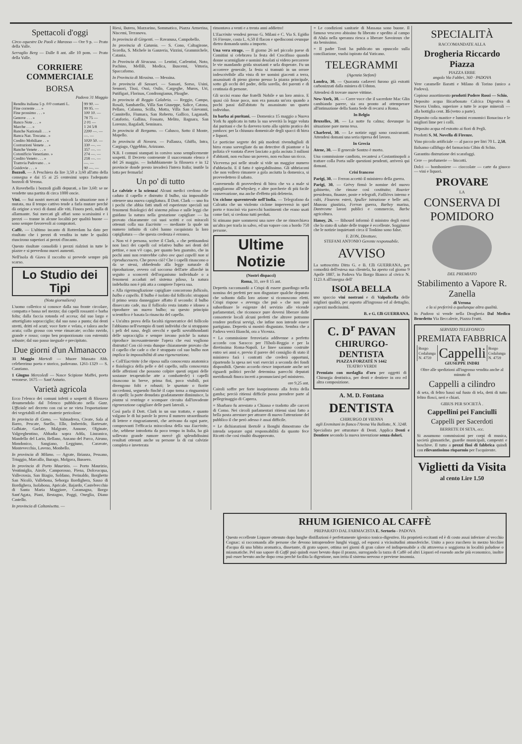Spettacoli d'oggi
Circo equestre De Paoli e Marasso — Ore 9 p. — Prato della Valle.
Serraglio Berg — Dalle 8 ant. alle 10 pom. — Prato della Valle.
CORRIERE COMMERCIALE
BORSA
Padova 31 Maggio
| Rendita italiana 5 p. 0/0 contanti L. | 99 90. — |
| Fine corrente . . . » | 99 95. — |
| Fine prossimo . . . » | 100 10. — |
| Genove . . . » | 78 75 — |
| Banco Note . . . » | 2 01 — |
| Marche . . . » | 1 24 5/8 |
| Banche Nazionali . . . » | 2200 —. — |
| Banca Naz. Toscana . » | —. — |
| Credito Mobiliare . . » | 1020 50. — |
| Costruzioni Venete . . » | 330 —. — |
| Banche Venete . . . » | 357 —. — |
| Cotonificio Veneziano. » | 274 —. — |
| Credito Veneto . . . » | 218 —. — |
| Tramvia Padovano . . » | —. — |
| Guidovie . . . » | 90 —. — |
Bozzoli. — A Peschiera da lire 3,50 a 3,60 all'atto della consegna e dai 15 ai 25 centesimi sopra l'adequato bozzoli di Verona.
A Roverbella i bozzoli gialli depurati, a lire 3,60: se ne vendette una partita di circa 1000 oncie.
Vini. — Sui nostri mercati vinicoli la situazione non è mutata, ma il tempo cattivo tende a farla mutare perchè dà origine a voci di danni alle viti. Finora però, nulla di allarmante. Sui mercati gli affari sono scarsissimi e i prezzi — tranne in alcune località per qualità buone — sono sempre favorevoli ai compratori.
Caffè. — L'ultimo incanto di Rotterdam ha dato per risultato che i prezzi di vendita in tutte le qualità riuscirono superiori ai prezzi d'incanto.
Questo risultate consolidò i prezzi rialzisti in tutte le piazze e si prevedono nuovi aumenti.
Nell'isola di Giava il raccolto si prevede sempre più scarso.
Lo Studio dei Tipi
(Nota giornaliera)
L'uomo collerico si conosce dalla sua fronte circolare, compatta e bassa nel mezzo; dai capelli rossastri e barba folta; dalla faccia rotonda ed accesa; dal suo largo e attortigliato sopracciglio; dal suo naso a punta; dai denti stretti, dritti ed acuti; voce forte e velata, e talora anche acuta; collo grosso con vene rimarcate; occhio ruvido, grande e rosso; corpo ben proporzionato con estremità robuste; dal suo passo ineguale e precipitato.
Due giorni d'un Almanacco
31 Maggio Martedì — Muore Mussato Abb. celeberrimo poeta e storico, padovano. 1261-1329 — S. Canziano.
1 Giugno Mercoledì — Nasce Scipione Maffei, poeta veronese. 1675 — Sant'Asturio.
Varietà agricola
Ecco l'elenco dei comuni infetti o sospetti di filossera desumendolo dal l'elenco pubblicato nella Gazz. Ufficiale nel decreto con cui se ne vieta l'esportazione dei vegetabili ed altre materie pericolose:
In provincia di Como. — Valmadrera, Civate, Sala al Barro, Pescate, Suello, Ello, Imberido, Bartesate, Galbiate, Garlate, Malgrate, Annone, Olginate, Valgreghentino, Abbadia sopra Adda, Linzanico, Mandello del Lario, Bellano, Anzano del Parco, Airuno, Mondonico, Sangiano, Leggiuno, Caravate, Montevecchia, Laveno, Monbello.
In provincia di Milano. — Agrate, Brianza, Pessano, Triuggio, Marcallo, Burago, Molgora, Bussero.
In provincia di Porto Maurizio. — Porto Maurizio, Ventimiglia, Airole, Camporosso, Piena, Dolceacqua, Vallecrosia, San Biagio, Soldano, Perinaldo, Borghetto San Nicolò, Vallebona, Seborga Bordighera, Sasso di Bordighera, Isolabona, Apricale, Bajardo, Castelvecchio di Santa Maria Maggiore, Caramagna, Borgo Sant'Agata, Piani, Bestagno, Poggi, Oneglia, Diano Castello.
In provincia di Caltanisetta. —
Riesi, Butera, Mazzarino, Sommatico, Piazza Armerina, Niscemi, Terranova.
In provincia di Girgenti. — Ravanusa, Campobello.
In provincia di Catania. — S. Cono, Caltagirone, Scordia, S. Michele in Ganzeria, Vizzini, Grammichele, Catania.
In Provincia di Siracusa. — Lentini, Carlentini, Noto, Pachino, Mellili, Modica, Buscemi, Vittoria, Spaccaforno.
In Provincia di Messina. — Messina.
In provincia di Sassari. — Sassari, Sorso, Usini, Sennori, Tissi, Ossi, Osilo, Cargeghe, Muros, Uri, Putifigari, Florinas, Condrongianus, Ploaghe.
In provincia di Reggio Calabria. — Reggio, Campo, Rosali, Sambatello, Villa San Giuseppe, Salice, Catona, Pellaro, Calanna, Scilla, Motta, Villa San Giovanni, Cannitello, Fiumara, San Roberto, Gallico, Laganadi, Cataforio, Gallina, Fossato, Melito, Bagnara, San Lorenzo, Bagaladi, Seminara.
In provincia di Bergamo. — Calusco, Sotto il Monte, Mapello.
In provincia di Novara. — Pallanza, Ghiffa, Intra, Cargiago, Oggebbio, Arizzano.
N.B. I comuni stampati in corsivo sono semplicemente sospetti. Il Decreto contenente il suaccennato elenco è del 26 maggio. — Indubbiamente la filossera e in 12 provincie donde presto invaderà l'intera Italia; inutile la lotta per fermarla!
Un po' di tutto
Le calvizie e la scienza! Alcuni medici credono che caduto il capello e distrutto il bulbo, sia impossibile ottenere una nuova capigliatura. Il Dott. Clark — uno fra i pochi che abbia fatti studi ed esperienze speciali sui fenomeni fisiologici del sistema piloso e sulle leggi che guidano la natura nella gestazione capigliare — ha provato chiaramente coi suoi scritti e coi miracoli ottenuti colla sua Eucrinite — mediante la quale un numero infinito di calvi hanno racquistata la loro capigliatura — che questa credenza è erronea.
« Non vi è persona, scrive il Clark, « che pettinandosi non lasci dei capelli col relativo bulbo nei denti del pettine, e non v'è capo, per quanto ben guarnito, che in pochi anni non resterebbe calvo ove quei capelli non si riproducessero. Che prova ciò? Che i capelli rinascono o da se stessi, obbedendo alla legge naturale di riproduzione, ovvero col soccorso dell'arte allorchè in seguito a sconcerti dell'organismo individuale o a fenomeni accaduti nel sistema piloso, la natura indebolita non è più atta a compiere l'opera sua.
« Alla rigermogliazione capigliare concorrono follicolo, bulbo e capello. Il bulbo è isolato dal follicolo: strappasi il primo senza danneggiare affatto il secondo: il bulbo disseccato cade, ma il follicolo resta intatto e idoneo a riprodurre un nuovo bulbo; su questo principio scientifico è basata la rinascita del capello.
« Un'altra prova della facoltà rigeneratrice del follicolo l'abbiamo nell'esempio di tanti individui che si strappano i peli del naso, degli orecchi e quelli sovrabbondanti delle sopracciglia e sempre invano poichè la natura riproduce incessantemente l'opera che essi vogliono distrutta! Con ciò resta dunque chiaramente provato che il capello che cade o che è strappato col suo bulbo non implica la impossibilità di una rigenerazione.
« Coll'Eucrinite (che riposa sulla conoscenza anatomica e fisiologica della pelle e del capello, sulla conoscenza delle affezioni che possono colpire questi organi delle sostanze terapeutiche atte a combatterle) i capelli rinascono in breve, prima fini, poco visibili, poi divengono folti e robusti; le spuntate o fiorite succedonsi, seguendo finchè il capo torna a ringuarnirsi di capelli: la parte denudata gradatamente diminuisce, la piazza si restringe e scompare circuita dall'invadente rigenerazione capigliare delle parti laterali. »
Così parla il Dott. Clark in un suo trattato, e quanto valgano le di lui parole lo prova il numero straordinario di lettere e ringraziamenti, che arrivano da ogni parte, comprovanti l'efficacia miracolosa della sua Eucrinite, che, sebbene introdotta da poco tempo in Italia, ha già sollevato grande rumore mercè gli splendidissimi resultati ottenuti anche su persone la di cui calvizie completa e inveterata
rimontava a venti e a trenta anni addietro!
L'Eucrinite vendesi presso G. Milani e C. Via S. Egidio 16 Firenze, costa L. 6,50 il flacon e spedisconsi ovunque dietro domanda unita a importo.
Una vera strage. — Il giorno 26 nel piccolo paese di Comitini si celebrava la festa del Crocifisso quando donne scarmigliate e uomini desolati si videro percorrere le vie mandando grida strazianti e urla disperate. Fu un accorrere generale, la festa si tramutò in un orrore indescrivibile alla vista di tre uomini giacenti a terra, assassinati di pieno giorno presso la piazza principale, sotto gli occhi del padre, della sorella, dei parenti e di centinaia di persone.
Gli uccisi erano due fratelli Nobile e un loro amico. E quasi ciò fosse poco, non era passata un'ora quando a pochi passi dall'abitato fu assassinato un quarto individuo.
In barba ai puritani. — Domenica 15 maggio a Nuova York fu applicata in tutta la sua severità la legge voluta dai puritani e che fa davvero torto allo spirito pratico dei yankees: per la chiusura domenicale degli spacci di birra e liquori.
Le porticine segrete dei più modesti rivenduglioli di birra erano sorvegliate da un detective di piantone e la polizia s'è vantata d'aver lasciato a gola asciuta 3 milioni d'abitanti, non escluso un povero, non escluso un ricco.
Viceversa poi nelle strade si vide un maggior numero d'ubbriachi. E il fatto è spiegabilissimo. Gli ubbriaconi che non vollero rimanere a gola asciutta la domenica, si provvedettero il sabato.
Convenendo di provvedersi di birra che va a male si appigliarono all'whyskey, e altre porcherie di più facile conservazione, ma anche d'effetto più deleterio.
Un ciclone spaventevole nell'India. — Telegrafano da Calcutta che un violento ciclone imperversò in quel porto e trascinò via parecchi bastimenti che erano usati come fari; si credono tutti perduti.
Si stimano pure sommersi una nave che ne rimorchiava un'altra per trarla in salvo, ed un vapore con a bordo 750 persone.
Ultime Notizie
(Nostri dispacci)
Roma, 31, ore 8 15 ant.
Depretis raccomandò a Crispi di essere guardingo nella nomina dei prefetti per non disgustare qualche deputato che soltanto dalla loro azione si riconoscono eletti. Crispi rispose « avvenga che può » che non può subordinare le esigenze del servizio alle vicende parlamentari, che riconosce pure doversi liberare dalle consorterie locali alcuni prefetti che altrove potranno rendere proficui servigi, che infine non intende essere partigiano. Depretis si mostrò disgustato. Sembra che a Padova verrà Bianchi, ora a Vicenza.
= La commissione ferroviaria addivenne a perfetto accordo con Saracco per l'Eboli-Reggio e per la diretissima Roma-Napoli. Le linee saranno costruite entro sei anni e, previo il parere del consiglio di stato il ministero farà i contratti che crederà opportuni, ripartendo la spesa nei vari esercizi a seconda dei fondi disponibili. Questo accordo riesce importante anche nei riguardi politici perchè determina parecchi deputati meridionali finora incerti a pronunciarsi pel ministero.
ore 9,25 ant.
Cairoli soffre per forte inasprimento alla ferita della gamba; perciò ritiensi difficile possa prendere parte al pellegrinaggio di Caprera.
= Sbarbaro fu arrestato a Chiasso e tradotto alle carceri di Como. Nei circoli parlamentari ritiensi siasi fatto a bella posta arrestare per attrarre di nuovo l'attenzione del pubblico il che però adesso è assai difficile.
= Le dichiarazioni Bertolè a Bonghi dimostrano che intenda separare ogni responsabilità da quanto fece Ricotti che così risultò disapprovato.
= Le condizioni sanitarie di Massaua sono buone. Il famoso vescovo abissino fu liberato e spedito al campo di Alula nella speranza riesca a liberare Savoiroux che sta benissimo.
= Il padre Tosti ha publicato un opuscolo sulla conciliazione, vuolsi ispirato dal Vaticano.
TELEGRAMMI
(Agenzia Stefani)
Londra, 30. — Quaranta cadaveri furono già estratti carbonizzati dalla miniera di Udston.
Attendesi di trovare nuove vittime.
New-York, 30. — Corre voce che il sacerdote Mac Glin cambiando parere, sia ora pronto ad ottemperare all'intimazione della Santa Sede di recarsi a Roma.
In Belgio
Bruxelles, 30. — La notte fu calma; dovunque la situazione pare meno tesa.
Charleroi, 30. — Le notizie oggi sono rassicuranti. Attendesi domani una seria ripresa del lavoro.
In Grecia
Atene, 30. — Il generale Sontzo è morto.
Una commissione candiota, recantesi a Costantinopoli a trattare colla Porta sulle questioni pendenti, arriverà qui domani.
Crisi francese
Parigi, 30. — Ferron accettò il ministero della guerra.
Parigi, 30. — Grèvy firmò le nomine del nuovo gabinetto, che rimase così costituito; Rouvier presidenza, finanze, poste e telegrafi, Fallières interno e culti, Flourens esteri, Spuller istruzione e belle arti, Mazeau giustizia, Ferron guerra, Barbey marina, Dantresme lavori publici e commercio, Barbe agricoltura.
Hanoy, 26. — Bihourd informò il ministro degli esteri che lo stato di salute delle truppe è eccellente. Soggiunse che le notizie inquietanti circa il Tonkino sono false.
F. ZON, Direttore.
STEFANI ANTONIO Gerente responsabile.
AVVISO
La sottoscritta Ditta G. e B. f.lli GUERRANA, per comodità dell'estesa sua clientela, ha aperto col giorno 9 Aprile 1887, in Padova Via Borgo Bianco al civico N. 1123 A all'insegna dell'
ISOLA BELLA
uno spaccio vini nostrani e di Valpolicella delle migliori qualità, per asporto all'ingrosso ed al dettaglio, a prezzi modicissimi.
B. e G. f.lli GUERRANA.
C. D<sup>r</sup> PAVAN
CHIRURGO-DENTISTA
PIAZZA FORZATÈ N 1442
TEATRO VERDI
Premiato con medaglia d'oro per oggetti di Chirurgia dentistica, per denti e dentiere in oro ed altra composizione.
A. M. D. Fontana
DENTISTA
CHIRURGO DI VIENNA
agli Eremitani in fianco l'Arena Via Ballotte, N. 3248.
Specialista per otturature di Denti. Applica Denti e Dentiere secondo la nuova invenzione senza dolori.
SPECIALITÀ
RACCOMANDATE ALLA
Drogheria Riccardo Piazza
PIAZZA ERBE
angolo Via Fabbri, 360 · PADOVA
Vere caramelle Baratti e Milano di Torino (unico a Padova).
Copioso assortimento prodotti Podere Rossi — Schio.
Deposito acqua Bicarbonato Calcica Digestiva di Nocera Umbra, superiore a tutte le acque minerali — alla bottiglia cent. 35 (vetro a parte).
Deposito cola mastice e lumini economici Bonacina e le migliori lime per i colli.
Deposito acqua ed estratto ai fiori di Pegli.
Prodotti S. M. Novella di Firenze.
Vino piccolo artificiale — al pacco per litri 70 L. 2,50.
Balsamo callifugo del farmacista Cibin di Schio.
Garantita distruzione dei scarafaggi.
Cere — profumerie — biscotti.
Dolci — bomboniere — cioccolate — carte da giuoco — vini e liquori.
PROVARE
LA
CONSERVA DI POMIDORO
DEL PREMIATO
Stabilimento a Vapore R. Zanella
di Verona
e la si preferirà a qualunque altra qualità.
In Padova si vende nella Drogheria Dal Medico Benedetto Via Beccalerie, Piazza Frutti.
SERVIZIO TELEFONICO
PREMIATA FABBRICA
| Borgo Codalunga N. 4759 | Cappelli | Borgo Codalunga N. 4759 |
GIUSEPPE INDRI
Oltre alle spedizioni all'ingrosso vendita anche al minuto di
Cappelli a cilindro
di seta, di feltro bassi sul fusto di tela, detti di tutto feltro flosci, neri e chiari.
GIBUS PER SOCIETÀ .
Cappellini pei Fanciulli
Cappelli per Sacerdoti
BERRETE DI SETA, ecc.
Si assumono commissioni per corpi di musica, società ginnastiche, guardie municipali, campestri e boschive. Il tutto a prezzi fissi di fabbrica quindi con rilevantissimo risparmio per l'acquirente.
Viglietti da Visita
al cento Lire 1.50
RHUM IGIENICO AL CAFFÈ
PREPARATO DAL FARMACISTA E. Sertorio - PADOVA
Questo eccellente Liquore ottenuto dopo lunghe distillazioni è perfettamente igienico tonico-digestivo. Ha proprietà eccitanti ed è di costo assai inferiore al vecchio Cognac: si raccomanda alle persone che devono intraprendere lunghi viaggi, od esporsi a vicissitudini atmosferiche. Unito a poco zucchero in mezzo bicchier d'acqua dà una bibita aromatica, dissetante, di grato sapore, ottima nei giorni di gran calore ed indispensabile a chi attraversa o soggiorna in località paludose o miasmatiche. Pel suo sapore di Caffè può quindi esser bevuto dopo il pranzo, surrogando la tazza di Caffè od altri Liquori ed essendo anche più economico, inoltre può esser bevuto anche dopo cena perchè facilita la digestione, non irrita il sistema nervoso e previene insonnia.